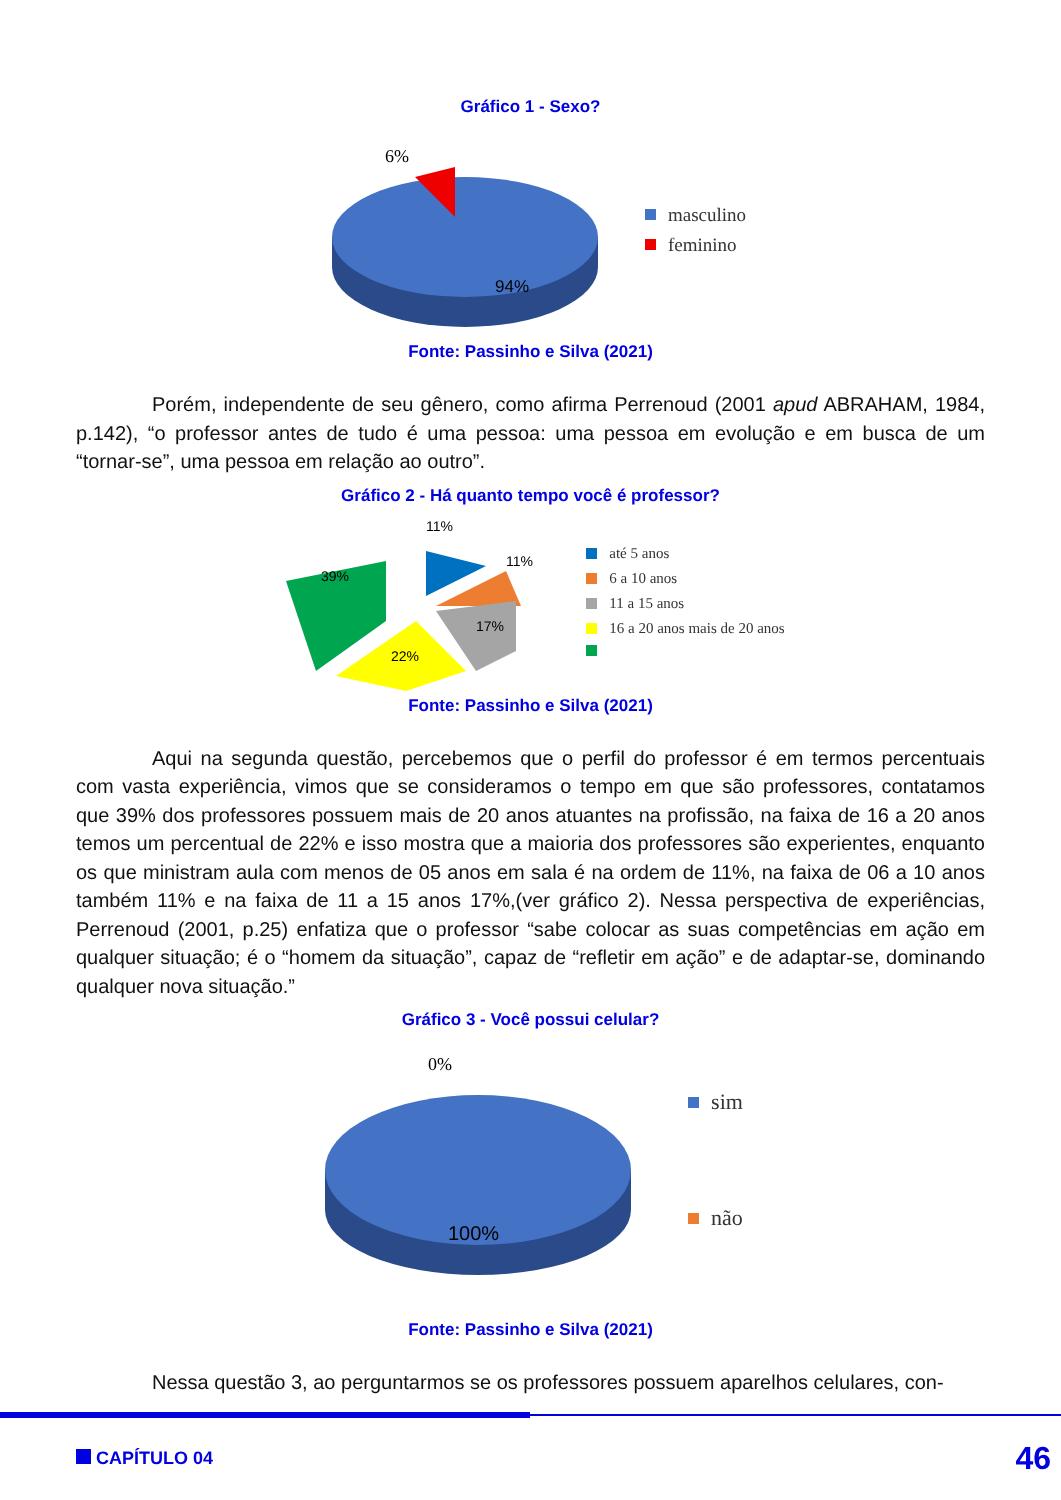Gráfico 1 - Sexo?
6%
94%
masculino
feminino
Fonte: Passinho e Silva (2021)
Porém, independente de seu gênero, como afirma Perrenoud (2001 apud ABRAHAM, 1984, p.142), “o professor antes de tudo é uma pessoa: uma pessoa em evolução e em busca de um “tornar-se”, uma pessoa em relação ao outro”.
Gráfico 2 - Há quanto tempo você é professor?
11%
11%
39%
17%
22%
até 5 anos
6 a 10 anos
11 a 15 anos
16 a 20 anos mais de 20 anos
Fonte: Passinho e Silva (2021)
Aqui na segunda questão, percebemos que o perfil do professor é em termos percentuais com vasta experiência, vimos que se consideramos o tempo em que são professores, contatamos que 39% dos professores possuem mais de 20 anos atuantes na profissão, na faixa de 16 a 20 anos temos um percentual de 22% e isso mostra que a maioria dos professores são experientes, enquanto os que ministram aula com menos de 05 anos em sala é na ordem de 11%, na faixa de 06 a 10 anos também 11% e na faixa de 11 a 15 anos 17%,(ver gráfico 2). Nessa perspectiva de experiências, Perrenoud (2001, p.25) enfatiza que o professor “sabe colocar as suas competências em ação em qualquer situação; é o “homem da situação”, capaz de “refletir em ação” e de adaptar-se, dominando qualquer nova situação.”
Gráfico 3 - Você possui celular?
0%
100%
sim
não
Fonte: Passinho e Silva (2021)
Nessa questão 3, ao perguntarmos se os professores possuem aparelhos celulares, con-
CAPÍTULO 04 46